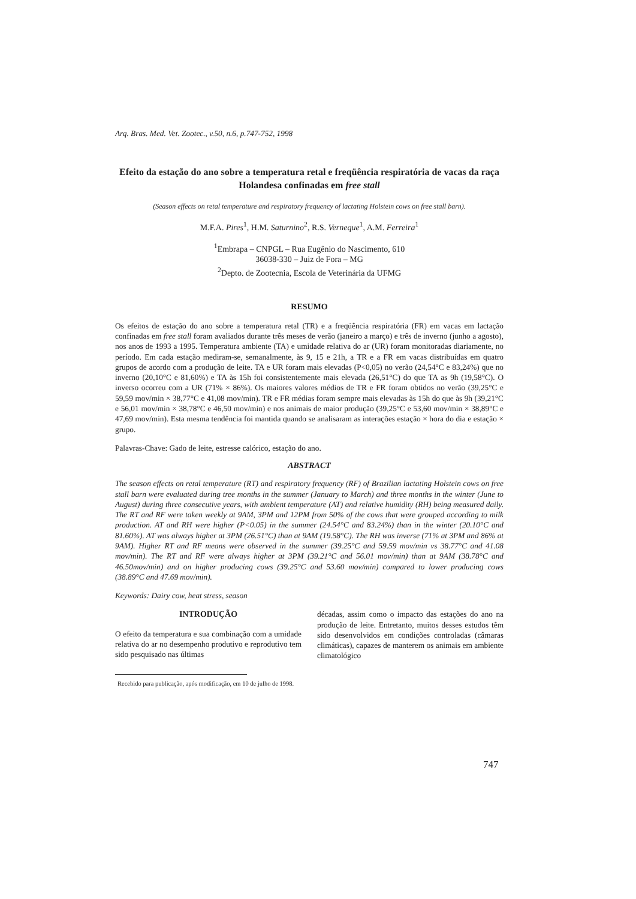Arq. Bras. Med. Vet. Zootec., v.50, n.6, p.747-752, 1998
Efeito da estação do ano sobre a temperatura retal e freqüência respiratória de vacas da raça Holandesa confinadas em free stall
(Season effects on retal temperature and respiratory frequency of lactating Holstein cows on free stall barn).
M.F.A. Pires<sup>1</sup>, H.M. Saturnino<sup>2</sup>, R.S. Verneque<sup>1</sup>, A.M. Ferreira<sup>1</sup>
<sup>1</sup> Embrapa – CNPGL – Rua Eugênio do Nascimento, 610
36038-330 – Juiz de Fora – MG
<sup>2</sup> Depto. de Zootecnia, Escola de Veterinária da UFMG
RESUMO
Os efeitos de estação do ano sobre a temperatura retal (TR) e a freqüência respiratória (FR) em vacas em lactação confinadas em free stall foram avaliados durante três meses de verão (janeiro a março) e três de inverno (junho a agosto), nos anos de 1993 a 1995. Temperatura ambiente (TA) e umidade relativa do ar (UR) foram monitoradas diariamente, no período. Em cada estação mediram-se, semanalmente, às 9, 15 e 21h, a TR e a FR em vacas distribuídas em quatro grupos de acordo com a produção de leite. TA e UR foram mais elevadas (P<0,05) no verão (24,54°C e 83,24%) que no inverno (20,10°C e 81,60%) e TA às 15h foi consistentemente mais elevada (26,51°C) do que TA as 9h (19,58°C). O inverso ocorreu com a UR (71% × 86%). Os maiores valores médios de TR e FR foram obtidos no verão (39,25°C e 59,59 mov/min × 38,77°C e 41,08 mov/min). TR e FR médias foram sempre mais elevadas às 15h do que às 9h (39,21°C e 56,01 mov/min × 38,78°C e 46,50 mov/min) e nos animais de maior produção (39,25°C e 53,60 mov/min × 38,89°C e 47,69 mov/min). Esta mesma tendência foi mantida quando se analisaram as interações estação × hora do dia e estação × grupo.
Palavras-Chave: Gado de leite, estresse calórico, estação do ano.
ABSTRACT
The season effects on retal temperature (RT) and respiratory frequency (RF) of Brazilian lactating Holstein cows on free stall barn were evaluated during tree months in the summer (January to March) and three months in the winter (June to August) during three consecutive years, with ambient temperature (AT) and relative humidity (RH) being measured daily. The RT and RF were taken weekly at 9AM, 3PM and 12PM from 50% of the cows that were grouped according to milk production. AT and RH were higher (P<0.05) in the summer (24.54°C and 83.24%) than in the winter (20.10°C and 81.60%). AT was always higher at 3PM (26.51°C) than at 9AM (19.58°C). The RH was inverse (71% at 3PM and 86% at 9AM). Higher RT and RF means were observed in the summer (39.25°C and 59.59 mov/min vs 38.77°C and 41.08 mov/min). The RT and RF were always higher at 3PM (39.21°C and 56.01 mov/min) than at 9AM (38.78°C and 46.50mov/min) and on higher producing cows (39.25°C and 53.60 mov/min) compared to lower producing cows (38.89°C and 47.69 mov/min).
Keywords: Dairy cow, heat stress, season
INTRODUÇÃO
O efeito da temperatura e sua combinação com a umidade relativa do ar no desempenho produtivo e reprodutivo tem sido pesquisado nas últimas
décadas, assim como o impacto das estações do ano na produção de leite. Entretanto, muitos desses estudos têm sido desenvolvidos em condições controladas (câmaras climáticas), capazes de manterem os animais em ambiente climatológico
Recebido para publicação, após modificação, em 10 de julho de 1998.
747